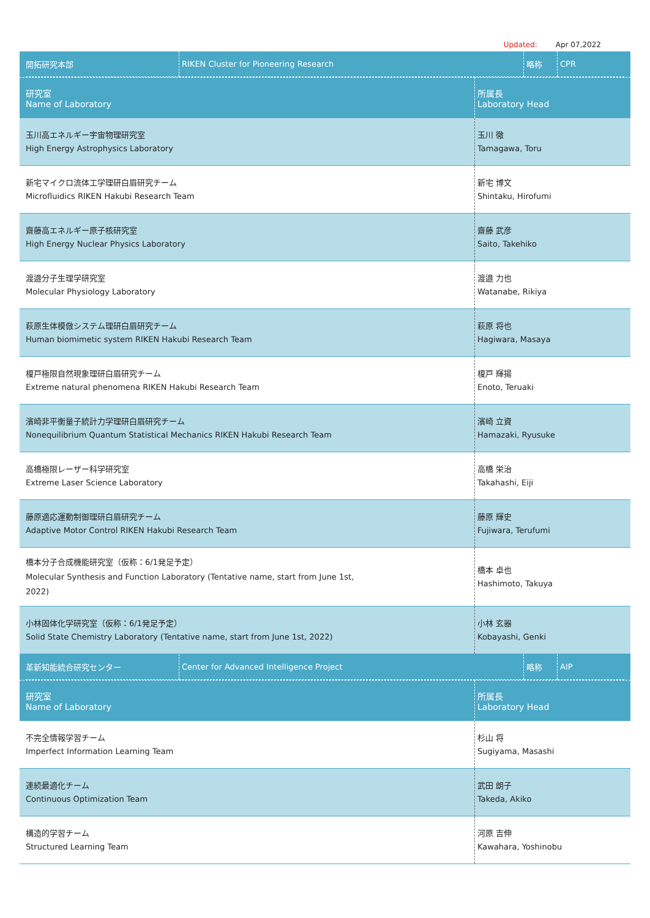Updated: Apr 07,2022
| / 開拓研究本部 / RIKEN Cluster for Pioneering Research / 略称 / CPR / | |
| 研究室 Name of Laboratory | 所属長 Laboratory Head |
| 玉川高エネルギー宇宙物理研究室 High Energy Astrophysics Laboratory | 玉川 徹 Tamagawa, Toru |
| 新宅マイクロ流体工学理研白眉研究チーム Microfluidics RIKEN Hakubi Research Team | 新宅 博文 Shintaku, Hirofumi |
| 齋藤高エネルギー原子核研究室 High Energy Nuclear Physics Laboratory | 齋藤 武彦 Saito, Takehiko |
| 渡邉分子生理学研究室 Molecular Physiology Laboratory | 渡邉 力也 Watanabe, Rikiya |
| 萩原生体模倣システム理研白眉研究チーム Human biomimetic system RIKEN Hakubi Research Team | 萩原 将也 Hagiwara, Masaya |
| 榎戸極限自然現象理研白眉研究チーム Extreme natural phenomena RIKEN Hakubi Research Team | 榎戸 輝揚 Enoto, Teruaki |
| 濱崎非平衡量子統計力学理研白眉研究チーム Nonequilibrium Quantum Statistical Mechanics RIKEN Hakubi Research Team | 濱崎 立資 Hamazaki, Ryusuke |
| 高橋極限レーザー科学研究室 Extreme Laser Science Laboratory | 高橋 栄治 Takahashi, Eiji |
| 藤原適応運動制御理研白眉研究チーム Adaptive Motor Control RIKEN Hakubi Research Team | 藤原 輝史 Fujiwara, Terufumi |
| 橋本分子合成機能研究室（仮称：6/1発足予定） Molecular Synthesis and Function Laboratory (Tentative name, start from June 1st, 2022) | 橋本 卓也 Hashimoto, Takuya |
| 小林固体化学研究室（仮称：6/1発足予定） Solid State Chemistry Laboratory (Tentative name, start from June 1st, 2022) | 小林 玄器 Kobayashi, Genki |
| / 革新知能統合研究センター / Center for Advanced Intelligence Project / 略称 / AIP / | |
| 研究室 Name of Laboratory | 所属長 Laboratory Head |
| 不完全情報学習チーム Imperfect Information Learning Team | 杉山 将 Sugiyama, Masashi |
| 連続最適化チーム Continuous Optimization Team | 武田 朗子 Takeda, Akiko |
| 構造的学習チーム Structured Learning Team | 河原 吉伸 Kawahara, Yoshinobu |